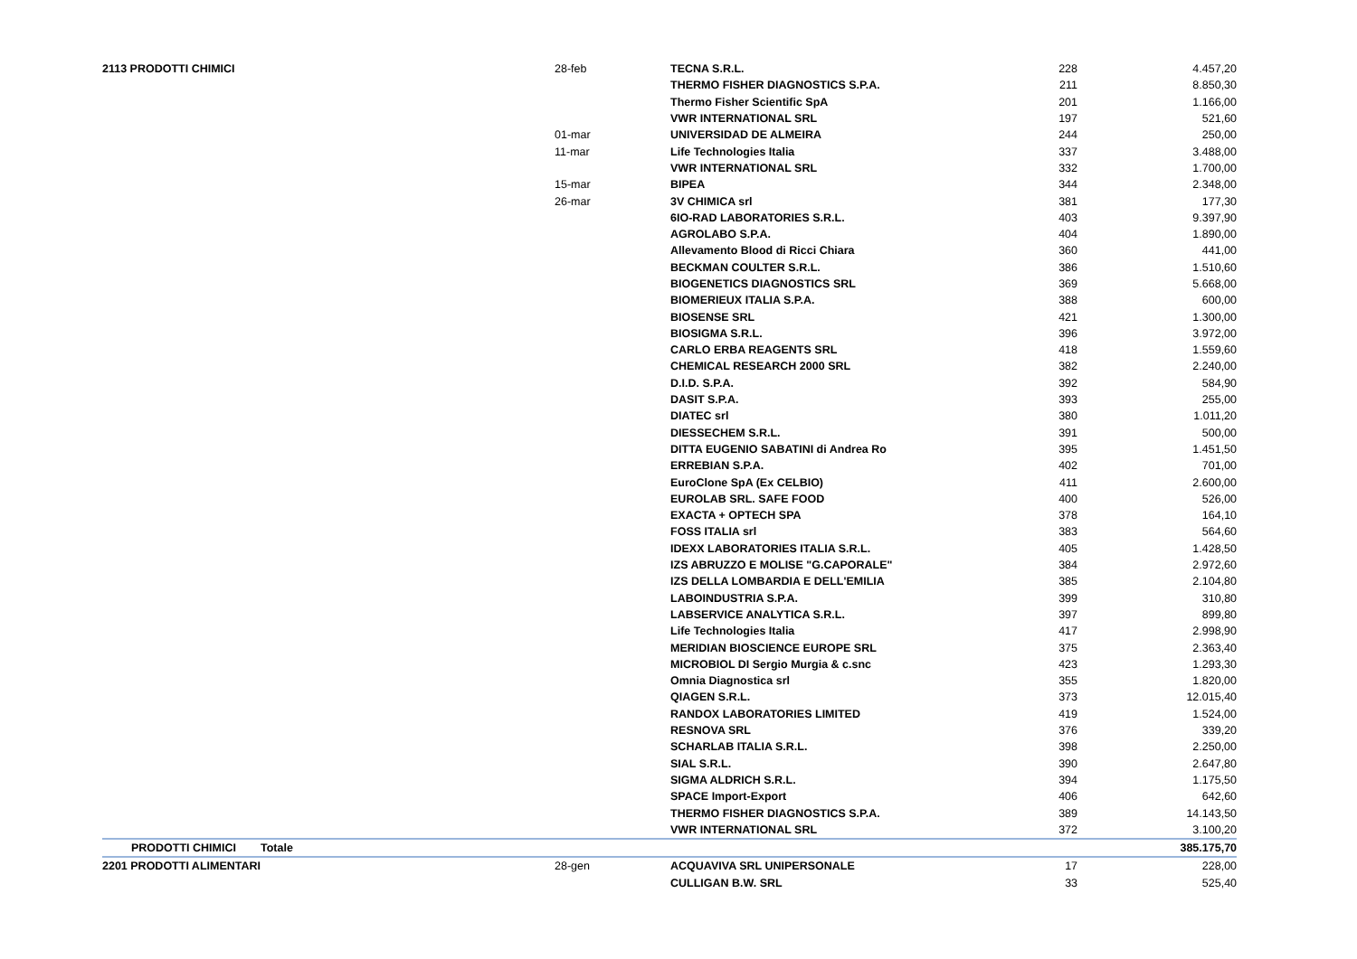| 2113 PRODOTTI CHIMICI | | 28-feb | TECNA S.R.L. | 228 | 4.457,20 |
| | | | THERMO FISHER DIAGNOSTICS S.P.A. | 211 | 8.850,30 |
| | | | Thermo Fisher Scientific SpA | 201 | 1.166,00 |
| | | | VWR INTERNATIONAL SRL | 197 | 521,60 |
| | | 01-mar | UNIVERSIDAD DE ALMEIRA | 244 | 250,00 |
| | | 11-mar | Life Technologies Italia | 337 | 3.488,00 |
| | | | VWR INTERNATIONAL SRL | 332 | 1.700,00 |
| | | 15-mar | BIPEA | 344 | 2.348,00 |
| | | 26-mar | 3V CHIMICA srl | 381 | 177,30 |
| | | | 6IO-RAD LABORATORIES S.R.L. | 403 | 9.397,90 |
| | | | AGROLABO S.P.A. | 404 | 1.890,00 |
| | | | Allevamento Blood di Ricci Chiara | 360 | 441,00 |
| | | | BECKMAN COULTER S.R.L. | 386 | 1.510,60 |
| | | | BIOGENETICS DIAGNOSTICS SRL | 369 | 5.668,00 |
| | | | BIOMERIEUX ITALIA S.P.A. | 388 | 600,00 |
| | | | BIOSENSE SRL | 421 | 1.300,00 |
| | | | BIOSIGMA S.R.L. | 396 | 3.972,00 |
| | | | CARLO ERBA REAGENTS SRL | 418 | 1.559,60 |
| | | | CHEMICAL RESEARCH 2000 SRL | 382 | 2.240,00 |
| | | | D.I.D. S.P.A. | 392 | 584,90 |
| | | | DASIT S.P.A. | 393 | 255,00 |
| | | | DIATEC srl | 380 | 1.011,20 |
| | | | DIESSECHEM S.R.L. | 391 | 500,00 |
| | | | DITTA EUGENIO SABATINI di Andrea Ro | 395 | 1.451,50 |
| | | | ERREBIAN S.P.A. | 402 | 701,00 |
| | | | EuroClone SpA (Ex CELBIO) | 411 | 2.600,00 |
| | | | EUROLAB SRL. SAFE FOOD | 400 | 526,00 |
| | | | EXACTA + OPTECH SPA | 378 | 164,10 |
| | | | FOSS ITALIA srl | 383 | 564,60 |
| | | | IDEXX LABORATORIES ITALIA S.R.L. | 405 | 1.428,50 |
| | | | IZS ABRUZZO E MOLISE "G.CAPORALE" | 384 | 2.972,60 |
| | | | IZS DELLA LOMBARDIA E DELL'EMILIA | 385 | 2.104,80 |
| | | | LABOINDUSTRIA S.P.A. | 399 | 310,80 |
| | | | LABSERVICE ANALYTICA S.R.L. | 397 | 899,80 |
| | | | Life Technologies Italia | 417 | 2.998,90 |
| | | | MERIDIAN BIOSCIENCE EUROPE SRL | 375 | 2.363,40 |
| | | | MICROBIOL DI Sergio Murgia & c.snc | 423 | 1.293,30 |
| | | | Omnia Diagnostica srl | 355 | 1.820,00 |
| | | | QIAGEN S.R.L. | 373 | 12.015,40 |
| | | | RANDOX LABORATORIES LIMITED | 419 | 1.524,00 |
| | | | RESNOVA SRL | 376 | 339,20 |
| | | | SCHARLAB ITALIA S.R.L. | 398 | 2.250,00 |
| | | | SIAL S.R.L. | 390 | 2.647,80 |
| | | | SIGMA ALDRICH S.R.L. | 394 | 1.175,50 |
| | | | SPACE Import-Export | 406 | 642,60 |
| | | | THERMO FISHER DIAGNOSTICS S.P.A. | 389 | 14.143,50 |
| | | | VWR INTERNATIONAL SRL | 372 | 3.100,20 |
| PRODOTTI CHIMICI | Totale | | | | 385.175,70 |
| 2201 PRODOTTI ALIMENTARI | | 28-gen | ACQUAVIVA SRL UNIPERSONALE | 17 | 228,00 |
| | | | CULLIGAN B.W. SRL | 33 | 525,40 |